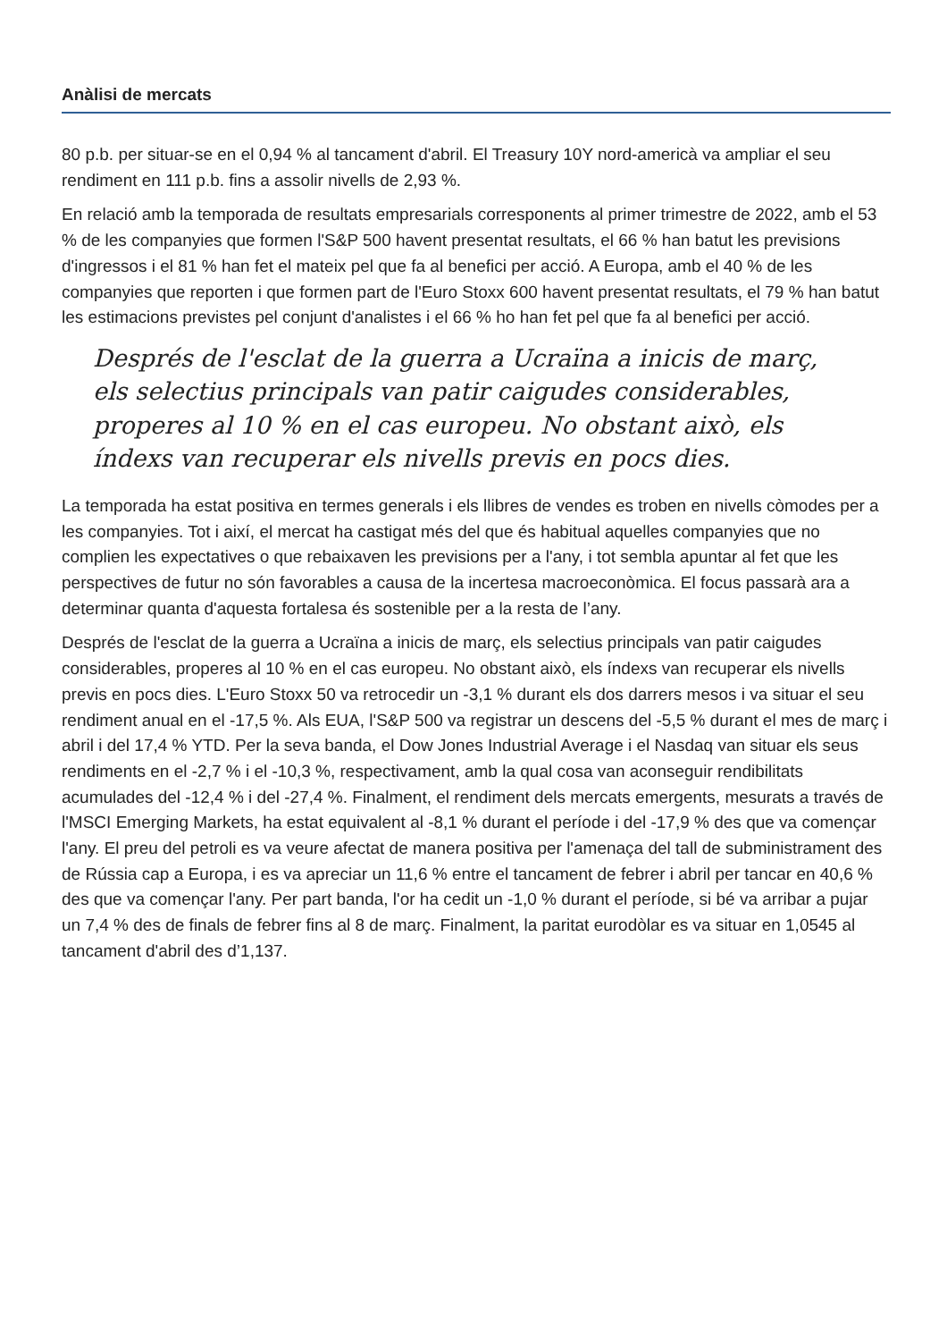Anàlisi de mercats
80 p.b. per situar-se en el 0,94 % al tancament d'abril. El Treasury 10Y nord-americà va ampliar el seu rendiment en 111 p.b. fins a assolir nivells de 2,93 %.
En relació amb la temporada de resultats empresarials corresponents al primer trimestre de 2022, amb el 53 % de les companyies que formen l'S&P 500 havent presentat resultats, el 66 % han batut les previsions d'ingressos i el 81 % han fet el mateix pel que fa al benefici per acció. A Europa, amb el 40 % de les companyies que reporten i que formen part de l'Euro Stoxx 600 havent presentat resultats, el 79 % han batut les estimacions previstes pel conjunt d'analistes i el 66 % ho han fet pel que fa al benefici per acció.
Després de l'esclat de la guerra a Ucraïna a inicis de març, els selectius principals van patir caigudes considerables, properes al 10 % en el cas europeu. No obstant això, els índexs van recuperar els nivells previs en pocs dies.
La temporada ha estat positiva en termes generals i els llibres de vendes es troben en nivells còmodes per a les companyies. Tot i així, el mercat ha castigat més del que és habitual aquelles companyies que no complien les expectatives o que rebaixaven les previsions per a l'any, i tot sembla apuntar al fet que les perspectives de futur no són favorables a causa de la incertesa macroeconòmica. El focus passarà ara a determinar quanta d'aquesta fortalesa és sostenible per a la resta de l’any.
Després de l'esclat de la guerra a Ucraïna a inicis de març, els selectius principals van patir caigudes considerables, properes al 10 % en el cas europeu. No obstant això, els índexs van recuperar els nivells previs en pocs dies. L'Euro Stoxx 50 va retrocedir un -3,1 % durant els dos darrers mesos i va situar el seu rendiment anual en el -17,5 %. Als EUA, l'S&P 500 va registrar un descens del -5,5 % durant el mes de març i abril i del 17,4 % YTD. Per la seva banda, el Dow Jones Industrial Average i el Nasdaq van situar els seus rendiments en el -2,7 % i el -10,3 %, respectivament, amb la qual cosa van aconseguir rendibilitats acumulades del -12,4 % i del -27,4 %. Finalment, el rendiment dels mercats emergents, mesurats a través de l'MSCI Emerging Markets, ha estat equivalent al -8,1 % durant el període i del -17,9 % des que va començar l'any. El preu del petroli es va veure afectat de manera positiva per l'amenaça del tall de subministrament des de Rússia cap a Europa, i es va apreciar un 11,6 % entre el tancament de febrer i abril per tancar en 40,6 % des que va començar l'any. Per part banda, l'or ha cedit un -1,0 % durant el període, si bé va arribar a pujar un 7,4 % des de finals de febrer fins al 8 de març. Finalment, la paritat eurodòlar es va situar en 1,0545 al tancament d'abril des d’1,137.